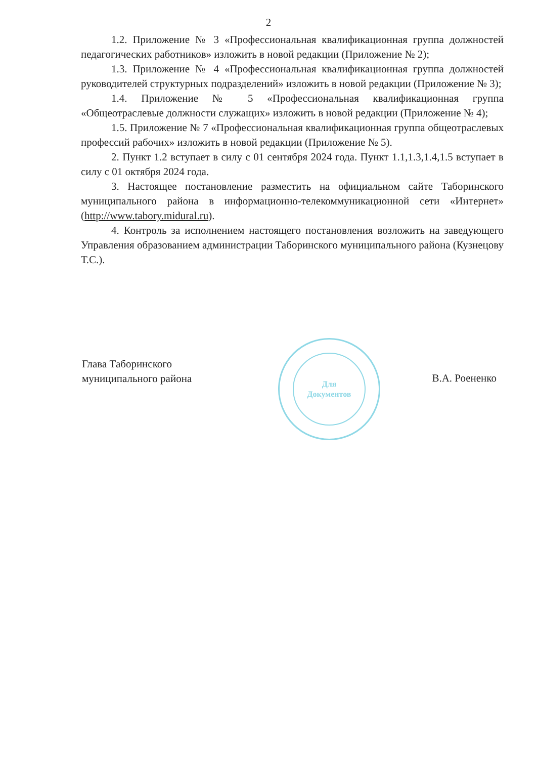2
1.2. Приложение № 3 «Профессиональная квалификационная группа должностей педагогических работников» изложить в новой редакции (Приложение № 2);
1.3. Приложение № 4 «Профессиональная квалификационная группа должностей руководителей структурных подразделений» изложить в новой редакции (Приложение № 3);
1.4. Приложение № 5 «Профессиональная квалификационная группа «Общеотраслевые должности служащих» изложить в новой редакции (Приложение № 4);
1.5. Приложение № 7 «Профессиональная квалификационная группа общеотраслевых профессий рабочих» изложить в новой редакции (Приложение № 5).
2. Пункт 1.2 вступает в силу с 01 сентября 2024 года. Пункт 1.1,1.3,1.4,1.5 вступает в силу с 01 октября 2024 года.
3. Настоящее постановление разместить на официальном сайте Таборинского муниципального района в информационно-телекоммуникационной сети «Интернет» (http://www.tabory.midural.ru).
4. Контроль за исполнением настоящего постановления возложить на заведующего Управления образованием администрации Таборинского муниципального района (Кузнецову Т.С.).
Для
Документов
Глава Таборинского
муниципального района
В.А. Роененко